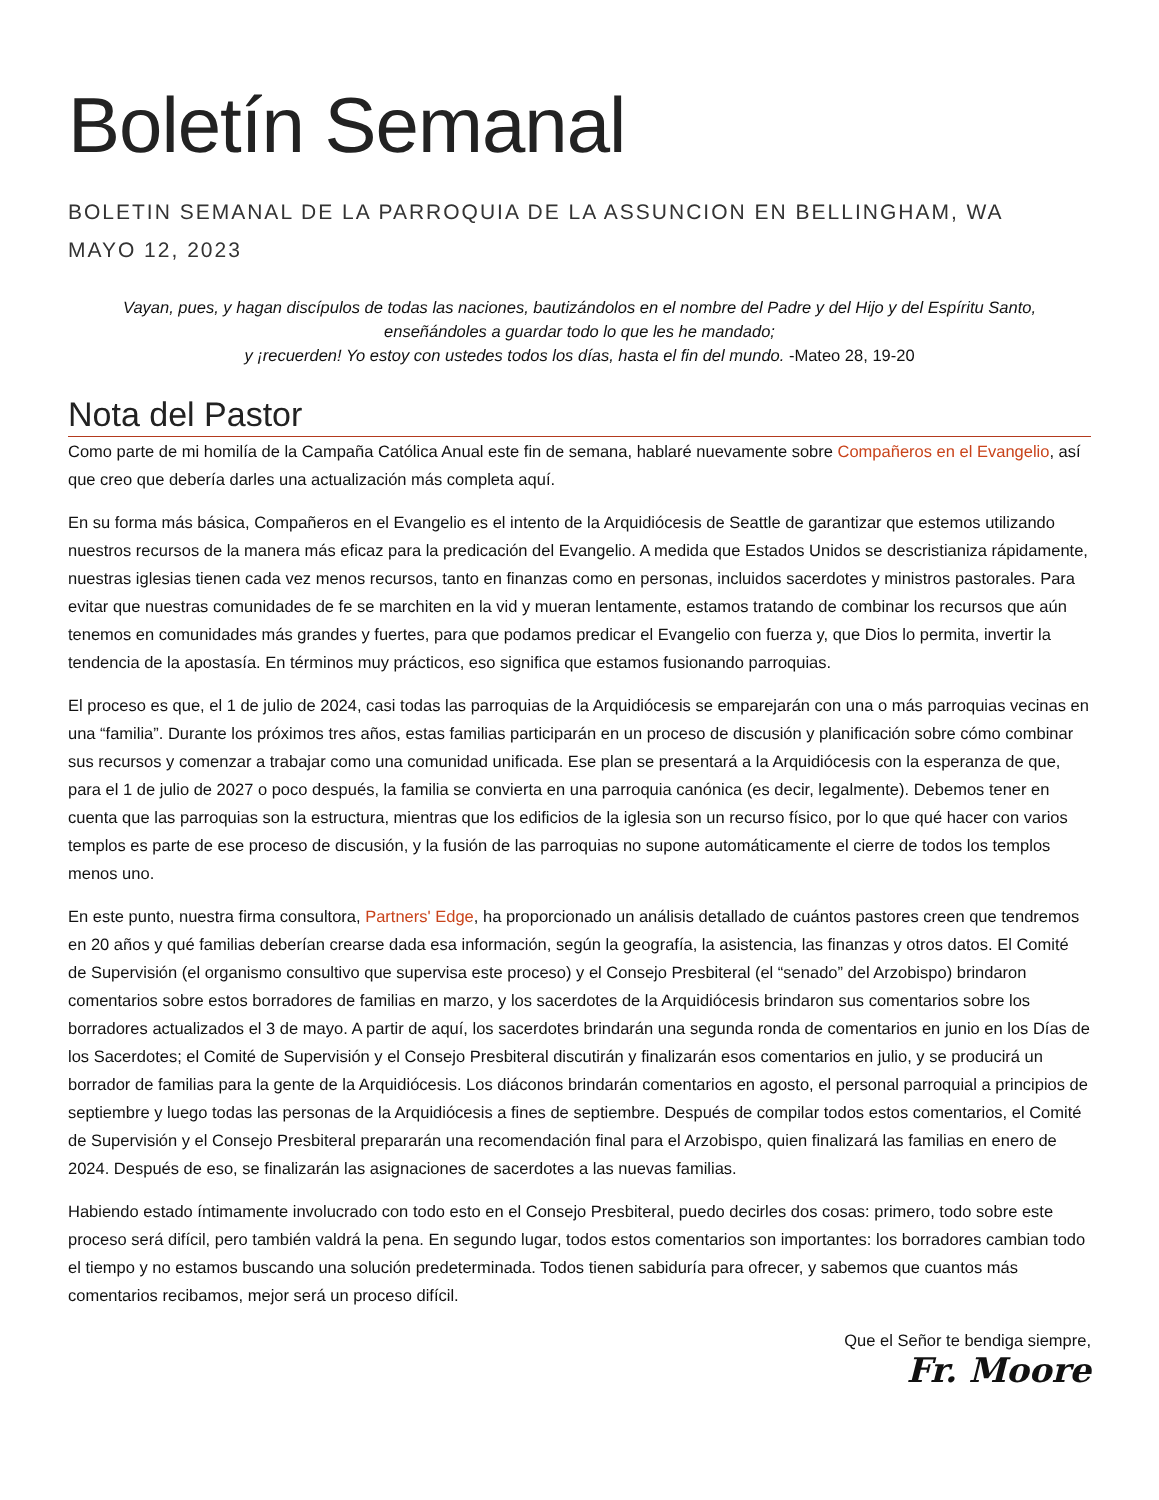Boletín Semanal
BOLETIN SEMANAL DE LA PARROQUIA DE LA ASSUNCION EN BELLINGHAM, WA
MAYO 12, 2023
Vayan, pues, y hagan discípulos de todas las naciones, bautizándolos en el nombre del Padre y del Hijo y del Espíritu Santo, enseñándoles a guardar todo lo que les he mandado;
y ¡recuerden! Yo estoy con ustedes todos los días, hasta el fin del mundo. -Mateo 28, 19-20
Nota del Pastor
Como parte de mi homilía de la Campaña Católica Anual este fin de semana, hablaré nuevamente sobre Compañeros en el Evangelio, así que creo que debería darles una actualización más completa aquí.
En su forma más básica, Compañeros en el Evangelio es el intento de la Arquidiócesis de Seattle de garantizar que estemos utilizando nuestros recursos de la manera más eficaz para la predicación del Evangelio. A medida que Estados Unidos se descristianiza rápidamente, nuestras iglesias tienen cada vez menos recursos, tanto en finanzas como en personas, incluidos sacerdotes y ministros pastorales. Para evitar que nuestras comunidades de fe se marchiten en la vid y mueran lentamente, estamos tratando de combinar los recursos que aún tenemos en comunidades más grandes y fuertes, para que podamos predicar el Evangelio con fuerza y, que Dios lo permita, invertir la tendencia de la apostasía. En términos muy prácticos, eso significa que estamos fusionando parroquias.
El proceso es que, el 1 de julio de 2024, casi todas las parroquias de la Arquidiócesis se emparejarán con una o más parroquias vecinas en una “familia”. Durante los próximos tres años, estas familias participarán en un proceso de discusión y planificación sobre cómo combinar sus recursos y comenzar a trabajar como una comunidad unificada. Ese plan se presentará a la Arquidiócesis con la esperanza de que, para el 1 de julio de 2027 o poco después, la familia se convierta en una parroquia canónica (es decir, legalmente). Debemos tener en cuenta que las parroquias son la estructura, mientras que los edificios de la iglesia son un recurso físico, por lo que qué hacer con varios templos es parte de ese proceso de discusión, y la fusión de las parroquias no supone automáticamente el cierre de todos los templos menos uno.
En este punto, nuestra firma consultora, Partners' Edge, ha proporcionado un análisis detallado de cuántos pastores creen que tendremos en 20 años y qué familias deberían crearse dada esa información, según la geografía, la asistencia, las finanzas y otros datos. El Comité de Supervisión (el organismo consultivo que supervisa este proceso) y el Consejo Presbiteral (el “senado” del Arzobispo) brindaron comentarios sobre estos borradores de familias en marzo, y los sacerdotes de la Arquidiócesis brindaron sus comentarios sobre los borradores actualizados el 3 de mayo. A partir de aquí, los sacerdotes brindarán una segunda ronda de comentarios en junio en los Días de los Sacerdotes; el Comité de Supervisión y el Consejo Presbiteral discutirán y finalizarán esos comentarios en julio, y se producirá un borrador de familias para la gente de la Arquidiócesis. Los diáconos brindarán comentarios en agosto, el personal parroquial a principios de septiembre y luego todas las personas de la Arquidiócesis a fines de septiembre. Después de compilar todos estos comentarios, el Comité de Supervisión y el Consejo Presbiteral prepararán una recomendación final para el Arzobispo, quien finalizará las familias en enero de 2024. Después de eso, se finalizarán las asignaciones de sacerdotes a las nuevas familias.
Habiendo estado íntimamente involucrado con todo esto en el Consejo Presbiteral, puedo decirles dos cosas: primero, todo sobre este proceso será difícil, pero también valdrá la pena. En segundo lugar, todos estos comentarios son importantes: los borradores cambian todo el tiempo y no estamos buscando una solución predeterminada. Todos tienen sabiduría para ofrecer, y sabemos que cuantos más comentarios recibamos, mejor será un proceso difícil.
Que el Señor te bendiga siempre,
Fr. Moore